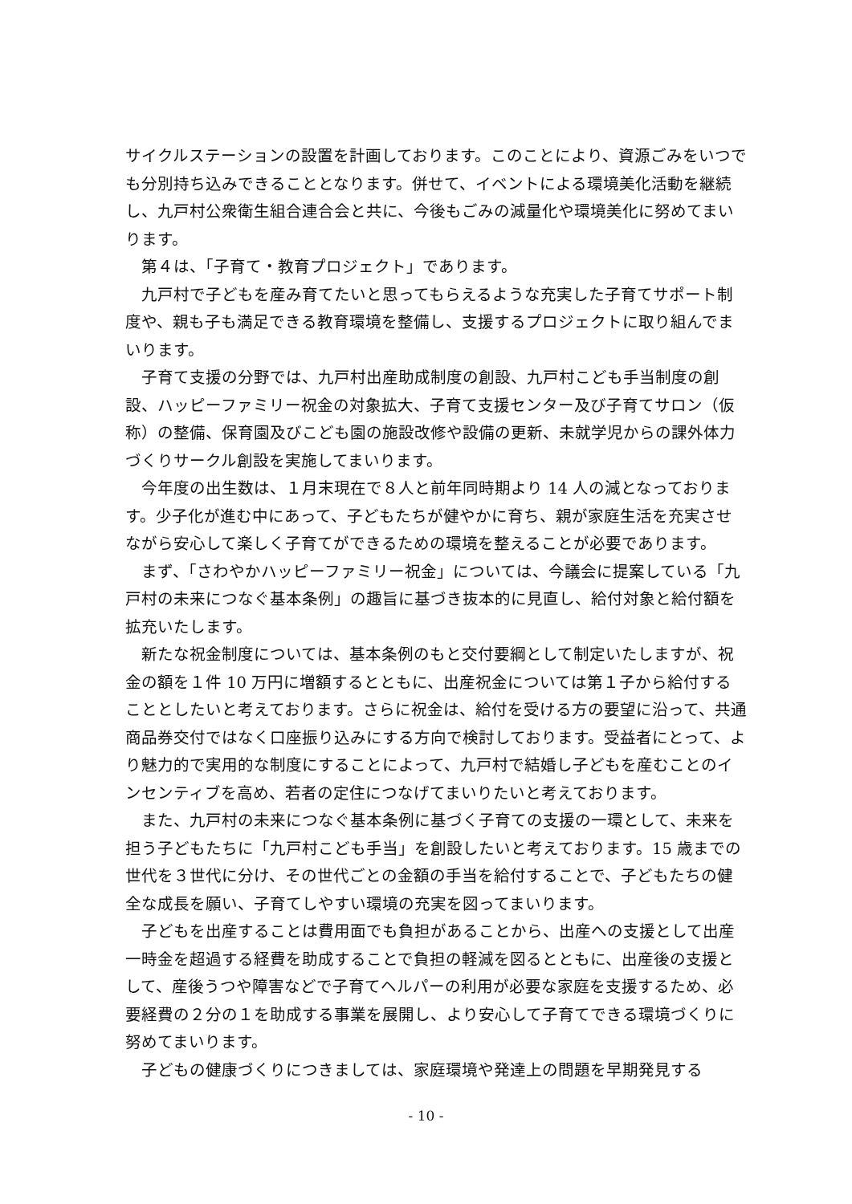サイクルステーションの設置を計画しております。このことにより、資源ごみをいつでも分別持ち込みできることとなります。併せて、イベントによる環境美化活動を継続し、九戸村公衆衛生組合連合会と共に、今後もごみの減量化や環境美化に努めてまいります。
　第４は、「子育て・教育プロジェクト」であります。
　九戸村で子どもを産み育てたいと思ってもらえるような充実した子育てサポート制度や、親も子も満足できる教育環境を整備し、支援するプロジェクトに取り組んでまいります。
　子育て支援の分野では、九戸村出産助成制度の創設、九戸村こども手当制度の創設、ハッピーファミリー祝金の対象拡大、子育て支援センター及び子育てサロン（仮称）の整備、保育園及びこども園の施設改修や設備の更新、未就学児からの課外体力づくりサークル創設を実施してまいります。
　今年度の出生数は、１月末現在で８人と前年同時期より 14 人の減となっております。少子化が進む中にあって、子どもたちが健やかに育ち、親が家庭生活を充実させながら安心して楽しく子育てができるための環境を整えることが必要であります。
　まず、「さわやかハッピーファミリー祝金」については、今議会に提案している「九戸村の未来につなぐ基本条例」の趣旨に基づき抜本的に見直し、給付対象と給付額を拡充いたします。
　新たな祝金制度については、基本条例のもと交付要綱として制定いたしますが、祝金の額を１件 10 万円に増額するとともに、出産祝金については第１子から給付することとしたいと考えております。さらに祝金は、給付を受ける方の要望に沿って、共通商品券交付ではなく口座振り込みにする方向で検討しております。受益者にとって、より魅力的で実用的な制度にすることによって、九戸村で結婚し子どもを産むことのインセンティブを高め、若者の定住につなげてまいりたいと考えております。
　また、九戸村の未来につなぐ基本条例に基づく子育ての支援の一環として、未来を担う子どもたちに「九戸村こども手当」を創設したいと考えております。15 歳までの世代を３世代に分け、その世代ごとの金額の手当を給付することで、子どもたちの健全な成長を願い、子育てしやすい環境の充実を図ってまいります。
　子どもを出産することは費用面でも負担があることから、出産への支援として出産一時金を超過する経費を助成することで負担の軽減を図るとともに、出産後の支援として、産後うつや障害などで子育てヘルパーの利用が必要な家庭を支援するため、必要経費の２分の１を助成する事業を展開し、より安心して子育てできる環境づくりに努めてまいります。
　子どもの健康づくりにつきましては、家庭環境や発達上の問題を早期発見する
- 10 -